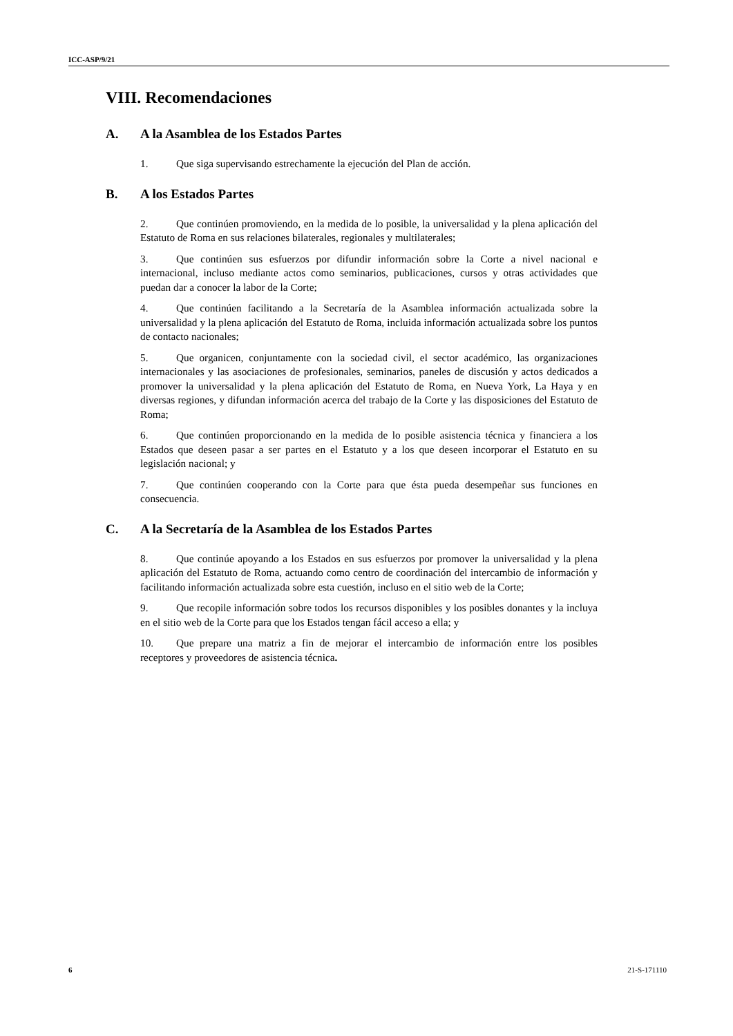ICC-ASP/9/21
VIII. Recomendaciones
A. A la Asamblea de los Estados Partes
1. Que siga supervisando estrechamente la ejecución del Plan de acción.
B. A los Estados Partes
2. Que continúen promoviendo, en la medida de lo posible, la universalidad y la plena aplicación del Estatuto de Roma en sus relaciones bilaterales, regionales y multilaterales;
3. Que continúen sus esfuerzos por difundir información sobre la Corte a nivel nacional e internacional, incluso mediante actos como seminarios, publicaciones, cursos y otras actividades que puedan dar a conocer la labor de la Corte;
4. Que continúen facilitando a la Secretaría de la Asamblea información actualizada sobre la universalidad y la plena aplicación del Estatuto de Roma, incluida información actualizada sobre los puntos de contacto nacionales;
5. Que organicen, conjuntamente con la sociedad civil, el sector académico, las organizaciones internacionales y las asociaciones de profesionales, seminarios, paneles de discusión y actos dedicados a promover la universalidad y la plena aplicación del Estatuto de Roma, en Nueva York, La Haya y en diversas regiones, y difundan información acerca del trabajo de la Corte y las disposiciones del Estatuto de Roma;
6. Que continúen proporcionando en la medida de lo posible asistencia técnica y financiera a los Estados que deseen pasar a ser partes en el Estatuto y a los que deseen incorporar el Estatuto en su legislación nacional; y
7. Que continúen cooperando con la Corte para que ésta pueda desempeñar sus funciones en consecuencia.
C. A la Secretaría de la Asamblea de los Estados Partes
8. Que continúe apoyando a los Estados en sus esfuerzos por promover la universalidad y la plena aplicación del Estatuto de Roma, actuando como centro de coordinación del intercambio de información y facilitando información actualizada sobre esta cuestión, incluso en el sitio web de la Corte;
9. Que recopile información sobre todos los recursos disponibles y los posibles donantes y la incluya en el sitio web de la Corte para que los Estados tengan fácil acceso a ella; y
10. Que prepare una matriz a fin de mejorar el intercambio de información entre los posibles receptores y proveedores de asistencia técnica.
6 21-S-171110